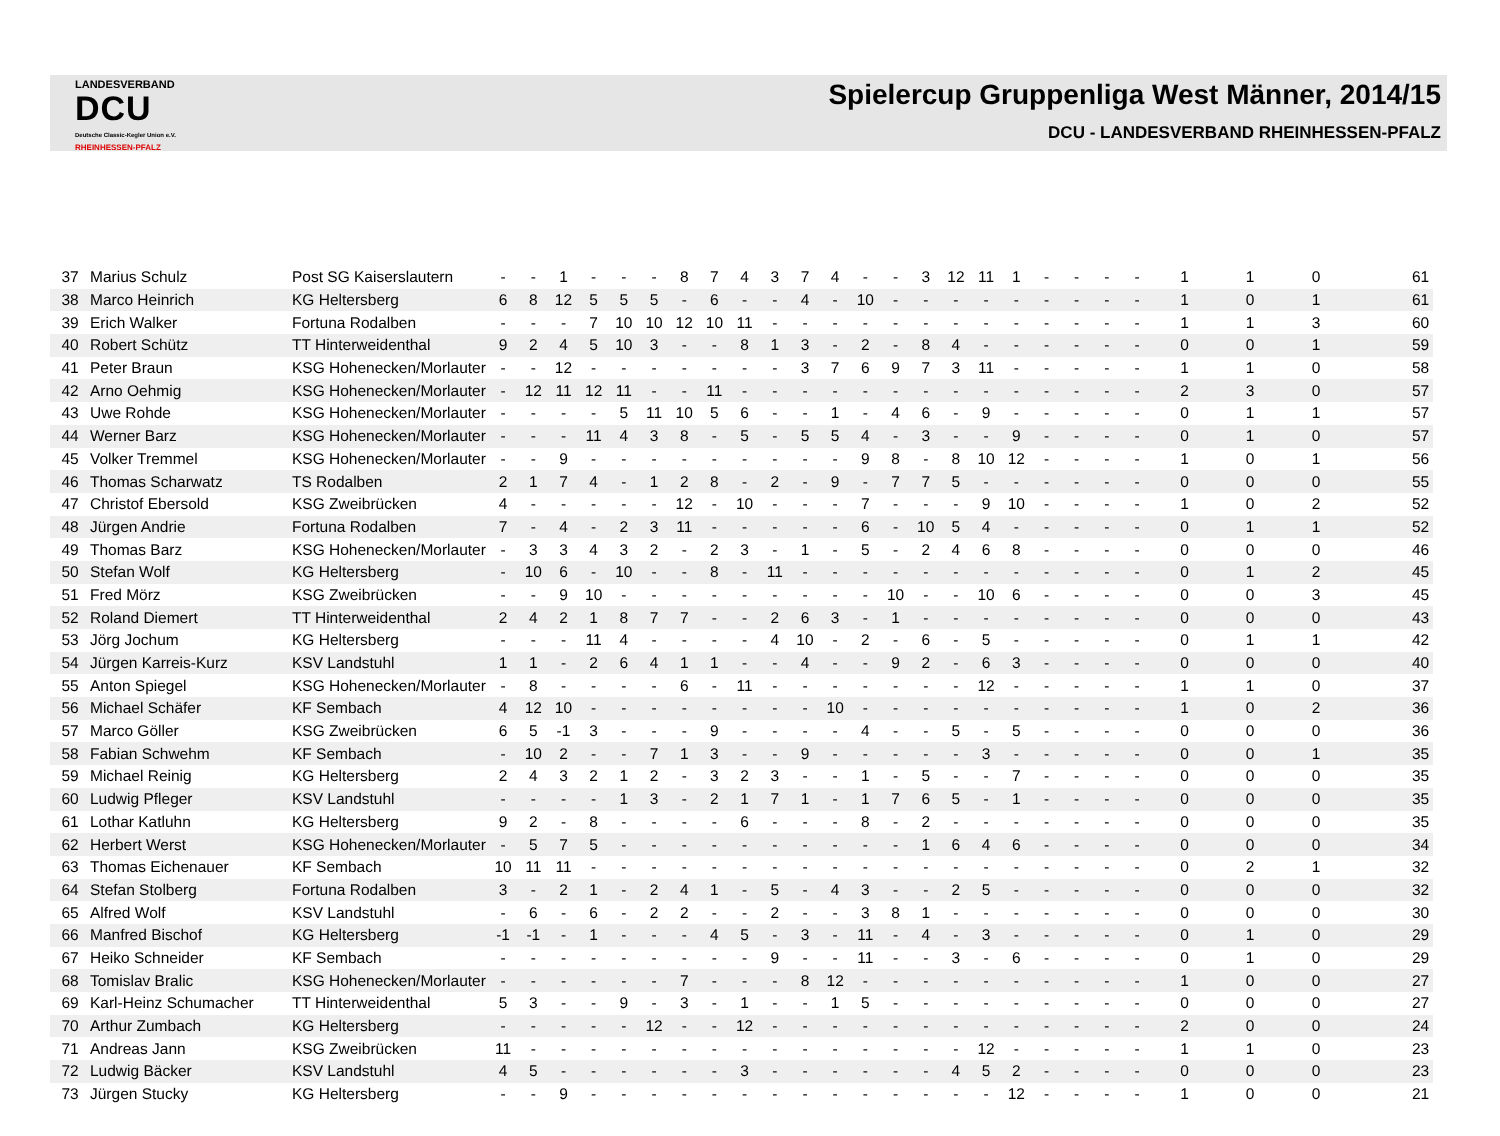LANDESVERBAND
DCU
Deutsche Classic-Kegler Union e.V.
RHEINHESSEN-PFALZ
Spielercup Gruppenliga West Männer, 2014/15
DCU - LANDESVERBAND RHEINHESSEN-PFALZ
| 37 | Marius Schulz | Post SG Kaiserslautern | - | - | 1 | - | - | - | 8 | 7 | 4 | 3 | 7 | 4 | - | - | 3 | 12 | 11 | 1 | - | - | - | - | 1 | 1 | 0 | 61 |
| 38 | Marco Heinrich | KG Heltersberg | 6 | 8 | 12 | 5 | 5 | 5 | - | 6 | - | - | 4 | - | 10 | - | - | - | - | - | - | - | - | - | 1 | 0 | 1 | 61 |
| 39 | Erich Walker | Fortuna Rodalben | - | - | - | 7 | 10 | 10 | 12 | 10 | 11 | - | - | - | - | - | - | - | - | - | - | - | - | - | 1 | 1 | 3 | 60 |
| 40 | Robert Schütz | TT Hinterweidenthal | 9 | 2 | 4 | 5 | 10 | 3 | - | - | 8 | 1 | 3 | - | 2 | - | 8 | 4 | - | - | - | - | - | - | 0 | 0 | 1 | 59 |
| 41 | Peter Braun | KSG Hohenecken/Morlauter | - | - | 12 | - | - | - | - | - | - | - | 3 | 7 | 6 | 9 | 7 | 3 | 11 | - | - | - | - | - | 1 | 1 | 0 | 58 |
| 42 | Arno Oehmig | KSG Hohenecken/Morlauter | - | 12 | 11 | 12 | 11 | - | - | 11 | - | - | - | - | - | - | - | - | - | - | - | - | - | - | 2 | 3 | 0 | 57 |
| 43 | Uwe Rohde | KSG Hohenecken/Morlauter | - | - | - | - | 5 | 11 | 10 | 5 | 6 | - | - | 1 | - | 4 | 6 | - | 9 | - | - | - | - | - | 0 | 1 | 1 | 57 |
| 44 | Werner Barz | KSG Hohenecken/Morlauter | - | - | - | 11 | 4 | 3 | 8 | - | 5 | - | 5 | 5 | 4 | - | 3 | - | - | 9 | - | - | - | - | 0 | 1 | 0 | 57 |
| 45 | Volker Tremmel | KSG Hohenecken/Morlauter | - | - | 9 | - | - | - | - | - | - | - | - | - | 9 | 8 | - | 8 | 10 | 12 | - | - | - | - | 1 | 0 | 1 | 56 |
| 46 | Thomas Scharwatz | TS Rodalben | 2 | 1 | 7 | 4 | - | 1 | 2 | 8 | - | 2 | - | 9 | - | 7 | 7 | 5 | - | - | - | - | - | - | 0 | 0 | 0 | 55 |
| 47 | Christof Ebersold | KSG Zweibrücken | 4 | - | - | - | - | - | 12 | - | 10 | - | - | - | 7 | - | - | - | 9 | 10 | - | - | - | - | 1 | 0 | 2 | 52 |
| 48 | Jürgen Andrie | Fortuna Rodalben | 7 | - | 4 | - | 2 | 3 | 11 | - | - | - | - | - | 6 | - | 10 | 5 | 4 | - | - | - | - | - | 0 | 1 | 1 | 52 |
| 49 | Thomas Barz | KSG Hohenecken/Morlauter | - | 3 | 3 | 4 | 3 | 2 | - | 2 | 3 | - | 1 | - | 5 | - | 2 | 4 | 6 | 8 | - | - | - | - | 0 | 0 | 0 | 46 |
| 50 | Stefan Wolf | KG Heltersberg | - | 10 | 6 | - | 10 | - | - | 8 | - | 11 | - | - | - | - | - | - | - | - | - | - | - | - | 0 | 1 | 2 | 45 |
| 51 | Fred Mörz | KSG Zweibrücken | - | - | 9 | 10 | - | - | - | - | - | - | - | - | - | 10 | - | - | 10 | 6 | - | - | - | - | 0 | 0 | 3 | 45 |
| 52 | Roland Diemert | TT Hinterweidenthal | 2 | 4 | 2 | 1 | 8 | 7 | 7 | - | - | 2 | 6 | 3 | - | 1 | - | - | - | - | - | - | - | - | 0 | 0 | 0 | 43 |
| 53 | Jörg Jochum | KG Heltersberg | - | - | - | 11 | 4 | - | - | - | - | 4 | 10 | - | 2 | - | 6 | - | 5 | - | - | - | - | - | 0 | 1 | 1 | 42 |
| 54 | Jürgen Karreis-Kurz | KSV Landstuhl | 1 | 1 | - | 2 | 6 | 4 | 1 | 1 | - | - | 4 | - | - | 9 | 2 | - | 6 | 3 | - | - | - | - | 0 | 0 | 0 | 40 |
| 55 | Anton Spiegel | KSG Hohenecken/Morlauter | - | 8 | - | - | - | - | 6 | - | 11 | - | - | - | - | - | - | - | 12 | - | - | - | - | - | 1 | 1 | 0 | 37 |
| 56 | Michael Schäfer | KF Sembach | 4 | 12 | 10 | - | - | - | - | - | - | - | - | 10 | - | - | - | - | - | - | - | - | - | - | 1 | 0 | 2 | 36 |
| 57 | Marco Göller | KSG Zweibrücken | 6 | 5 | -1 | 3 | - | - | - | 9 | - | - | - | - | 4 | - | - | 5 | - | 5 | - | - | - | - | 0 | 0 | 0 | 36 |
| 58 | Fabian Schwehm | KF Sembach | - | 10 | 2 | - | - | 7 | 1 | 3 | - | - | 9 | - | - | - | - | - | 3 | - | - | - | - | - | 0 | 0 | 1 | 35 |
| 59 | Michael Reinig | KG Heltersberg | 2 | 4 | 3 | 2 | 1 | 2 | - | 3 | 2 | 3 | - | - | 1 | - | 5 | - | - | 7 | - | - | - | - | 0 | 0 | 0 | 35 |
| 60 | Ludwig Pfleger | KSV Landstuhl | - | - | - | - | 1 | 3 | - | 2 | 1 | 7 | 1 | - | 1 | 7 | 6 | 5 | - | 1 | - | - | - | - | 0 | 0 | 0 | 35 |
| 61 | Lothar Katluhn | KG Heltersberg | 9 | 2 | - | 8 | - | - | - | - | 6 | - | - | - | 8 | - | 2 | - | - | - | - | - | - | - | 0 | 0 | 0 | 35 |
| 62 | Herbert Werst | KSG Hohenecken/Morlauter | - | 5 | 7 | 5 | - | - | - | - | - | - | - | - | - | - | 1 | 6 | 4 | 6 | - | - | - | - | 0 | 0 | 0 | 34 |
| 63 | Thomas Eichenauer | KF Sembach | 10 | 11 | 11 | - | - | - | - | - | - | - | - | - | - | - | - | - | - | - | - | - | - | - | 0 | 2 | 1 | 32 |
| 64 | Stefan Stolberg | Fortuna Rodalben | 3 | - | 2 | 1 | - | 2 | 4 | 1 | - | 5 | - | 4 | 3 | - | - | 2 | 5 | - | - | - | - | - | 0 | 0 | 0 | 32 |
| 65 | Alfred Wolf | KSV Landstuhl | - | 6 | - | 6 | - | 2 | 2 | - | - | 2 | - | - | 3 | 8 | 1 | - | - | - | - | - | - | - | 0 | 0 | 0 | 30 |
| 66 | Manfred Bischof | KG Heltersberg | -1 | -1 | - | 1 | - | - | - | 4 | 5 | - | 3 | - | 11 | - | 4 | - | 3 | - | - | - | - | - | 0 | 1 | 0 | 29 |
| 67 | Heiko Schneider | KF Sembach | - | - | - | - | - | - | - | - | - | 9 | - | - | 11 | - | - | 3 | - | 6 | - | - | - | - | 0 | 1 | 0 | 29 |
| 68 | Tomislav Bralic | KSG Hohenecken/Morlauter | - | - | - | - | - | - | 7 | - | - | - | 8 | 12 | - | - | - | - | - | - | - | - | - | - | 1 | 0 | 0 | 27 |
| 69 | Karl-Heinz Schumacher | TT Hinterweidenthal | 5 | 3 | - | - | 9 | - | 3 | - | 1 | - | - | 1 | 5 | - | - | - | - | - | - | - | - | - | 0 | 0 | 0 | 27 |
| 70 | Arthur Zumbach | KG Heltersberg | - | - | - | - | - | 12 | - | - | 12 | - | - | - | - | - | - | - | - | - | - | - | - | - | 2 | 0 | 0 | 24 |
| 71 | Andreas Jann | KSG Zweibrücken | 11 | - | - | - | - | - | - | - | - | - | - | - | - | - | - | - | 12 | - | - | - | - | - | 1 | 1 | 0 | 23 |
| 72 | Ludwig Bäcker | KSV Landstuhl | 4 | 5 | - | - | - | - | - | - | 3 | - | - | - | - | - | - | 4 | 5 | 2 | - | - | - | - | 0 | 0 | 0 | 23 |
| 73 | Jürgen Stucky | KG Heltersberg | - | - | 9 | - | - | - | - | - | - | - | - | - | - | - | - | - | - | 12 | - | - | - | - | 1 | 0 | 0 | 21 |